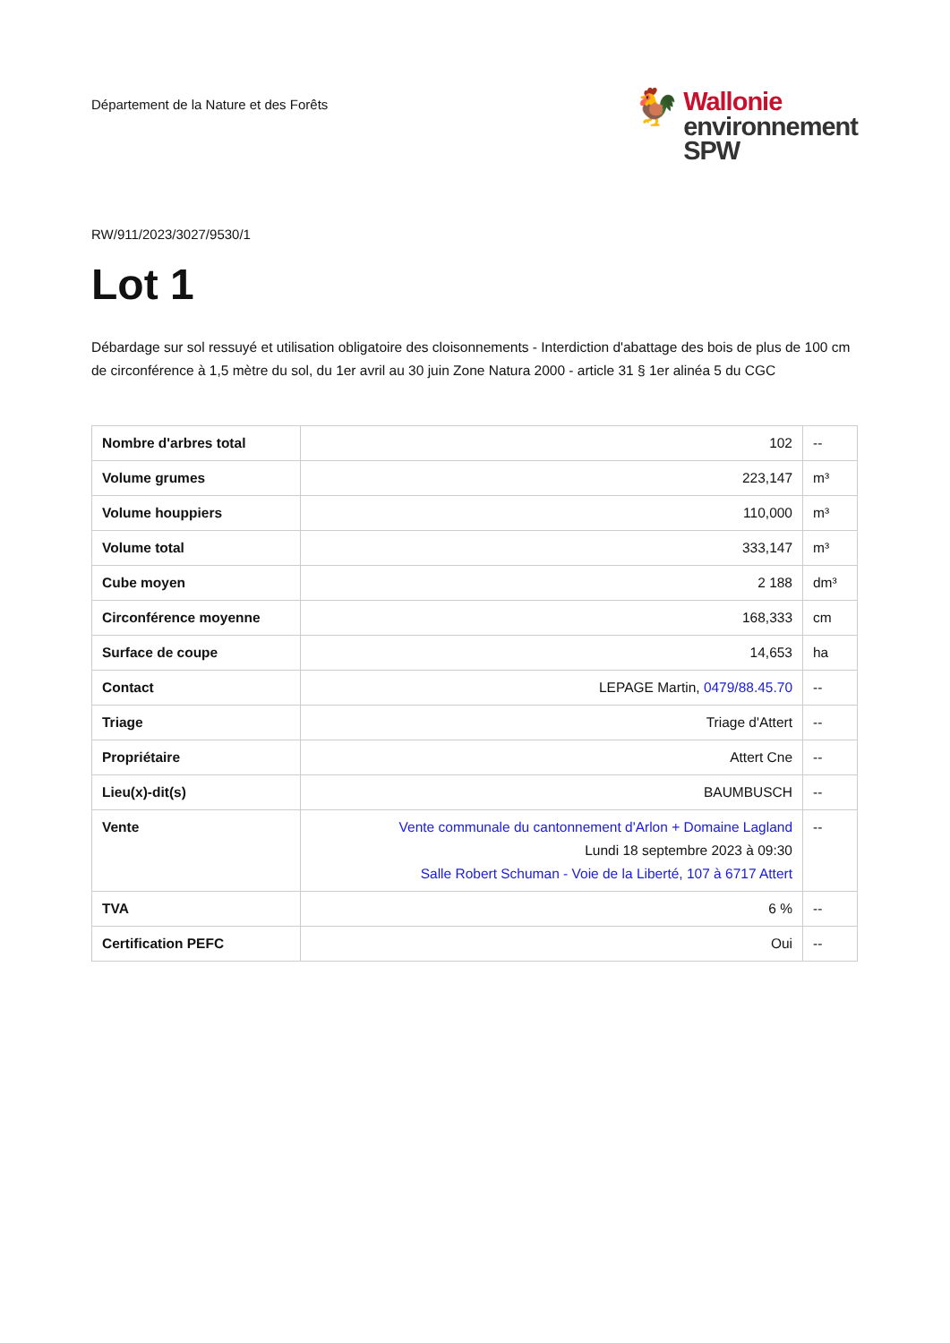Département de la Nature et des Forêts
🐓
Wallonie
environnement
SPW
RW/911/2023/3027/9530/1
Lot 1
Débardage sur sol ressuyé et utilisation obligatoire des cloisonnements - Interdiction d'abattage des bois de plus de 100 cm de circonférence à 1,5 mètre du sol, du 1er avril au 30 juin Zone Natura 2000 - article 31 § 1er alinéa 5 du CGC
| Nombre d'arbres total | 102 | -- |
| Volume grumes | 223,147 | m³ |
| Volume houppiers | 110,000 | m³ |
| Volume total | 333,147 | m³ |
| Cube moyen | 2 188 | dm³ |
| Circonférence moyenne | 168,333 | cm |
| Surface de coupe | 14,653 | ha |
| Contact | LEPAGE Martin, 0479/88.45.70 | -- |
| Triage | Triage d'Attert | -- |
| Propriétaire | Attert Cne | -- |
| Lieu(x)-dit(s) | BAUMBUSCH | -- |
| Vente | Vente communale du cantonnement d'Arlon + Domaine Lagland Lundi 18 septembre 2023 à 09:30 Salle Robert Schuman - Voie de la Liberté, 107 à 6717 Attert | -- |
| TVA | 6 % | -- |
| Certification PEFC | Oui | -- |